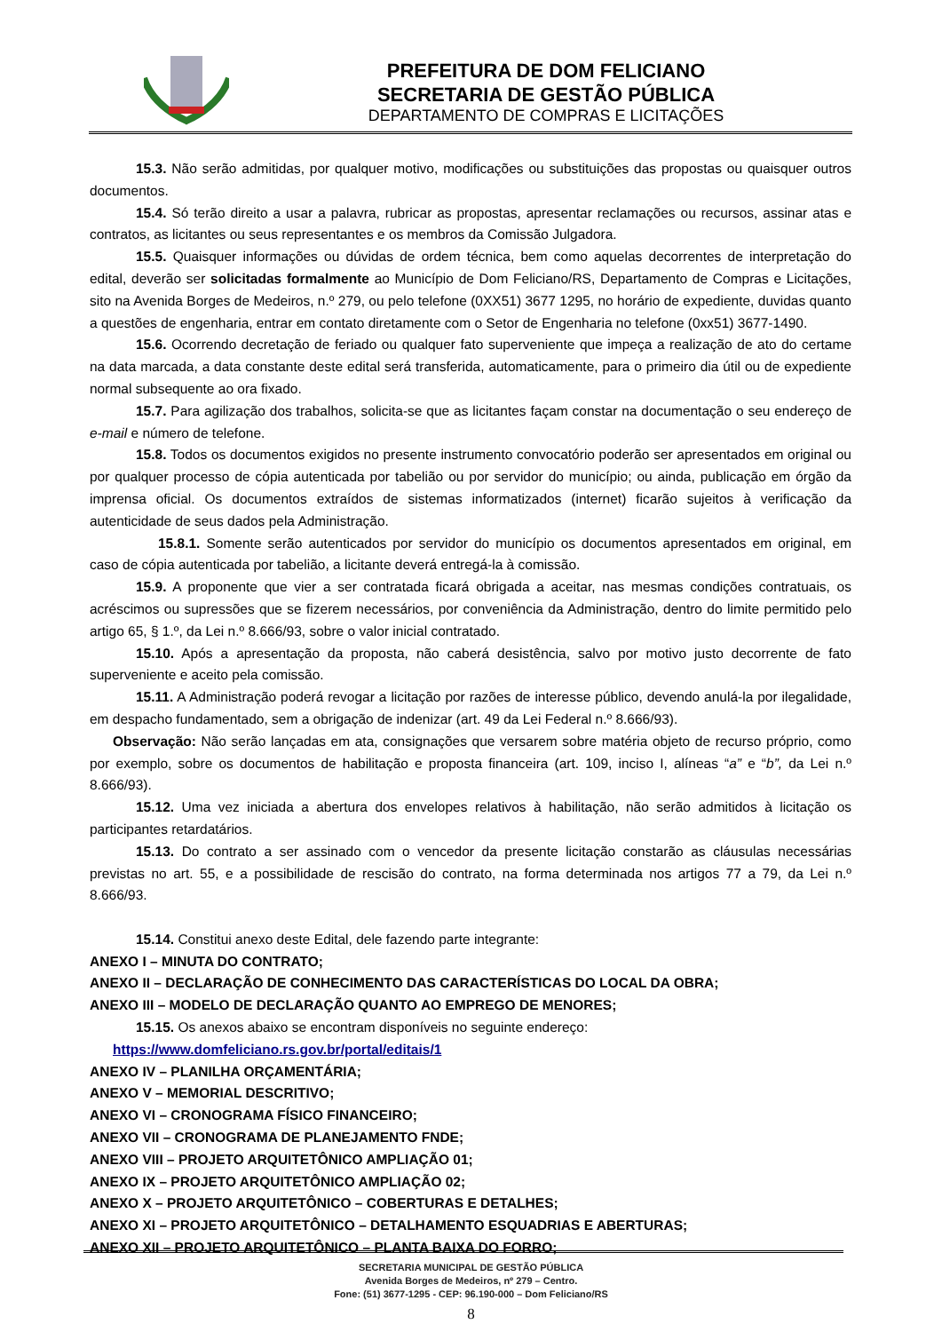PREFEITURA DE DOM FELICIANO
SECRETARIA DE GESTÃO PÚBLICA
DEPARTAMENTO DE COMPRAS E LICITAÇÕES
15.3. Não serão admitidas, por qualquer motivo, modificações ou substituições das propostas ou quaisquer outros documentos.
15.4. Só terão direito a usar a palavra, rubricar as propostas, apresentar reclamações ou recursos, assinar atas e contratos, as licitantes ou seus representantes e os membros da Comissão Julgadora.
15.5. Quaisquer informações ou dúvidas de ordem técnica, bem como aquelas decorrentes de interpretação do edital, deverão ser solicitadas formalmente ao Município de Dom Feliciano/RS, Departamento de Compras e Licitações, sito na Avenida Borges de Medeiros, n.º 279, ou pelo telefone (0XX51) 3677 1295, no horário de expediente, duvidas quanto a questões de engenharia, entrar em contato diretamente com o Setor de Engenharia no telefone (0xx51) 3677-1490.
15.6. Ocorrendo decretação de feriado ou qualquer fato superveniente que impeça a realização de ato do certame na data marcada, a data constante deste edital será transferida, automaticamente, para o primeiro dia útil ou de expediente normal subsequente ao ora fixado.
15.7. Para agilização dos trabalhos, solicita-se que as licitantes façam constar na documentação o seu endereço de e-mail e número de telefone.
15.8. Todos os documentos exigidos no presente instrumento convocatório poderão ser apresentados em original ou por qualquer processo de cópia autenticada por tabelião ou por servidor do município; ou ainda, publicação em órgão da imprensa oficial. Os documentos extraídos de sistemas informatizados (internet) ficarão sujeitos à verificação da autenticidade de seus dados pela Administração.
15.8.1. Somente serão autenticados por servidor do município os documentos apresentados em original, em caso de cópia autenticada por tabelião, a licitante deverá entregá-la à comissão.
15.9. A proponente que vier a ser contratada ficará obrigada a aceitar, nas mesmas condições contratuais, os acréscimos ou supressões que se fizerem necessários, por conveniência da Administração, dentro do limite permitido pelo artigo 65, § 1.º, da Lei n.º 8.666/93, sobre o valor inicial contratado.
15.10. Após a apresentação da proposta, não caberá desistência, salvo por motivo justo decorrente de fato superveniente e aceito pela comissão.
15.11. A Administração poderá revogar a licitação por razões de interesse público, devendo anulá-la por ilegalidade, em despacho fundamentado, sem a obrigação de indenizar (art. 49 da Lei Federal n.º 8.666/93).
Observação: Não serão lançadas em ata, consignações que versarem sobre matéria objeto de recurso próprio, como por exemplo, sobre os documentos de habilitação e proposta financeira (art. 109, inciso I, alíneas “a” e “b”, da Lei n.º 8.666/93).
15.12. Uma vez iniciada a abertura dos envelopes relativos à habilitação, não serão admitidos à licitação os participantes retardatários.
15.13. Do contrato a ser assinado com o vencedor da presente licitação constarão as cláusulas necessárias previstas no art. 55, e a possibilidade de rescisão do contrato, na forma determinada nos artigos 77 a 79, da Lei n.º 8.666/93.
15.14. Constitui anexo deste Edital, dele fazendo parte integrante:
ANEXO I – MINUTA DO CONTRATO;
ANEXO II – DECLARAÇÃO DE CONHECIMENTO DAS CARACTERÍSTICAS DO LOCAL DA OBRA;
ANEXO III – MODELO DE DECLARAÇÃO QUANTO AO EMPREGO DE MENORES;
15.15. Os anexos abaixo se encontram disponíveis no seguinte endereço:
https://www.domfeliciano.rs.gov.br/portal/editais/1
ANEXO IV – PLANILHA ORÇAMENTÁRIA;
ANEXO V – MEMORIAL DESCRITIVO;
ANEXO VI – CRONOGRAMA FÍSICO FINANCEIRO;
ANEXO VII – CRONOGRAMA DE PLANEJAMENTO FNDE;
ANEXO VIII – PROJETO ARQUITETÔNICO AMPLIAÇÃO 01;
ANEXO IX – PROJETO ARQUITETÔNICO AMPLIAÇÃO 02;
ANEXO X – PROJETO ARQUITETÔNICO – COBERTURAS E DETALHES;
ANEXO XI – PROJETO ARQUITETÔNICO – DETALHAMENTO ESQUADRIAS E ABERTURAS;
ANEXO XII – PROJETO ARQUITETÔNICO – PLANTA BAIXA DO FORRO;
SECRETARIA MUNICIPAL DE GESTÃO PÚBLICA
Avenida Borges de Medeiros, nº 279 – Centro.
Fone: (51) 3677-1295 - CEP: 96.190-000 – Dom Feliciano/RS
8